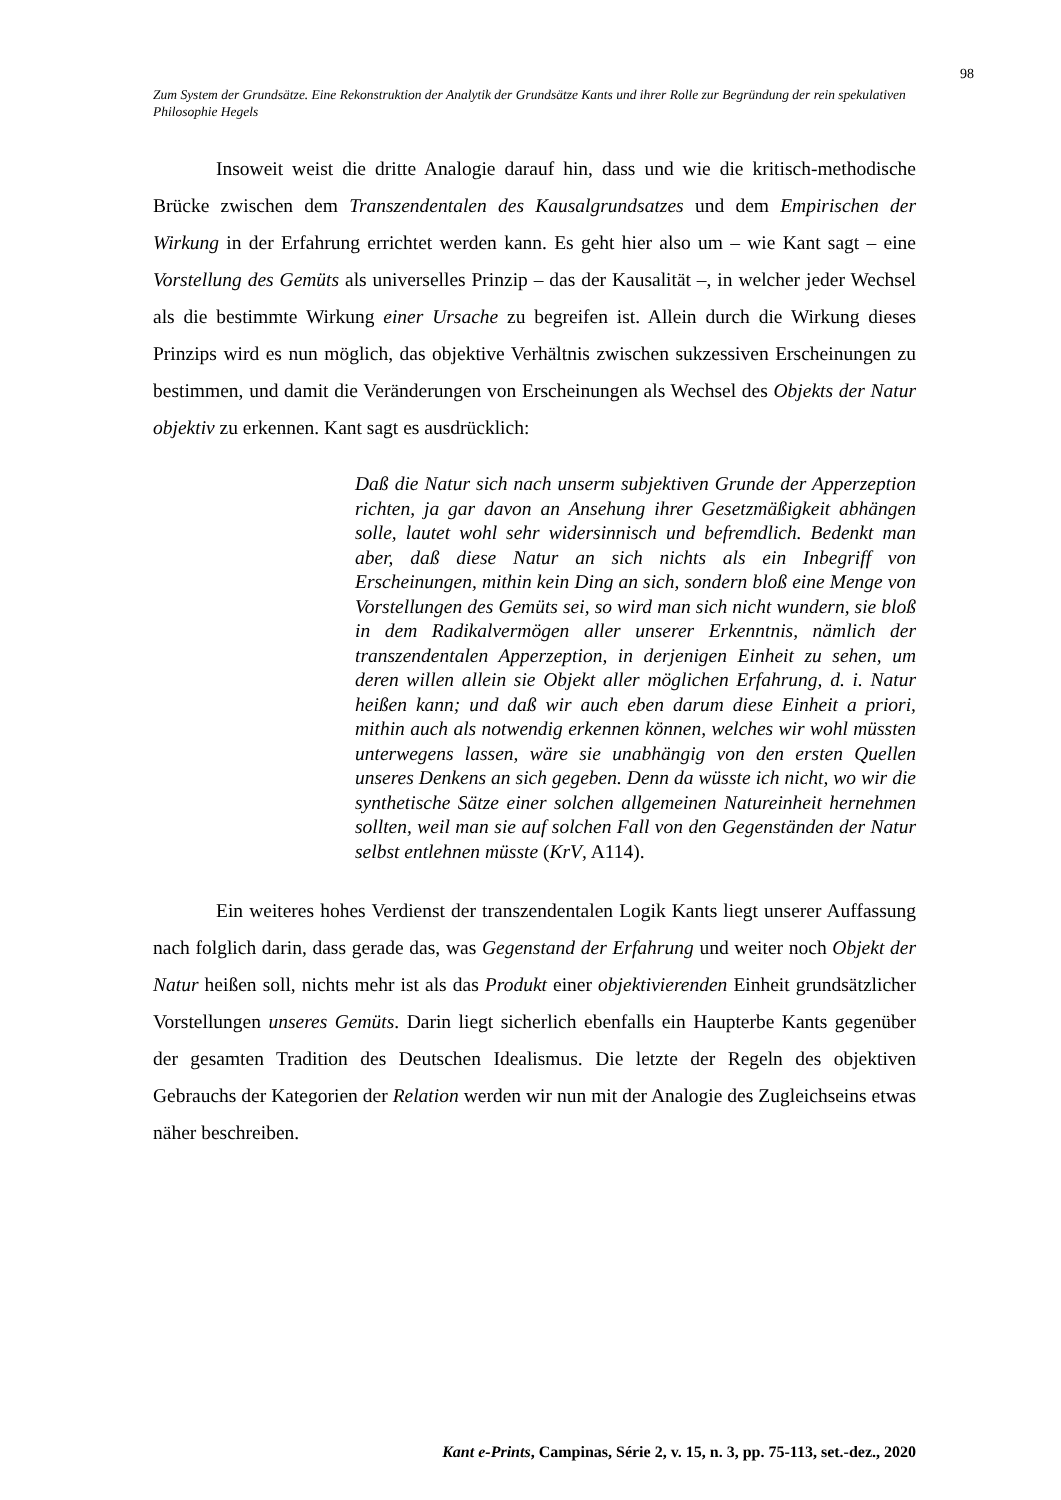98
Zum System der Grundsätze. Eine Rekonstruktion der Analytik der Grundsätze Kants und ihrer Rolle zur Begründung der rein spekulativen Philosophie Hegels
Insoweit weist die dritte Analogie darauf hin, dass und wie die kritisch-methodische Brücke zwischen dem Transzendentalen des Kausalgrundsatzes und dem Empirischen der Wirkung in der Erfahrung errichtet werden kann. Es geht hier also um – wie Kant sagt – eine Vorstellung des Gemüts als universelles Prinzip – das der Kausalität –, in welcher jeder Wechsel als die bestimmte Wirkung einer Ursache zu begreifen ist. Allein durch die Wirkung dieses Prinzips wird es nun möglich, das objektive Verhältnis zwischen sukzessiven Erscheinungen zu bestimmen, und damit die Veränderungen von Erscheinungen als Wechsel des Objekts der Natur objektiv zu erkennen. Kant sagt es ausdrücklich:
Daß die Natur sich nach unserm subjektiven Grunde der Apperzeption richten, ja gar davon an Ansehung ihrer Gesetzmäßigkeit abhängen solle, lautet wohl sehr widersinnisch und befremdlich. Bedenkt man aber, daß diese Natur an sich nichts als ein Inbegriff von Erscheinungen, mithin kein Ding an sich, sondern bloß eine Menge von Vorstellungen des Gemüts sei, so wird man sich nicht wundern, sie bloß in dem Radikalvermögen aller unserer Erkenntnis, nämlich der transzendentalen Apperzeption, in derjenigen Einheit zu sehen, um deren willen allein sie Objekt aller möglichen Erfahrung, d. i. Natur heißen kann; und daß wir auch eben darum diese Einheit a priori, mithin auch als notwendig erkennen können, welches wir wohl müssten unterwegens lassen, wäre sie unabhängig von den ersten Quellen unseres Denkens an sich gegeben. Denn da wüsste ich nicht, wo wir die synthetische Sätze einer solchen allgemeinen Natureinheit hernehmen sollten, weil man sie auf solchen Fall von den Gegenständen der Natur selbst entlehnen müsste (KrV, A114).
Ein weiteres hohes Verdienst der transzendentalen Logik Kants liegt unserer Auffassung nach folglich darin, dass gerade das, was Gegenstand der Erfahrung und weiter noch Objekt der Natur heißen soll, nichts mehr ist als das Produkt einer objektivierenden Einheit grundsätzlicher Vorstellungen unseres Gemüts. Darin liegt sicherlich ebenfalls ein Haupterbe Kants gegenüber der gesamten Tradition des Deutschen Idealismus. Die letzte der Regeln des objektiven Gebrauchs der Kategorien der Relation werden wir nun mit der Analogie des Zugleichseins etwas näher beschreiben.
Kant e-Prints, Campinas, Série 2, v. 15, n. 3, pp. 75-113, set.-dez., 2020